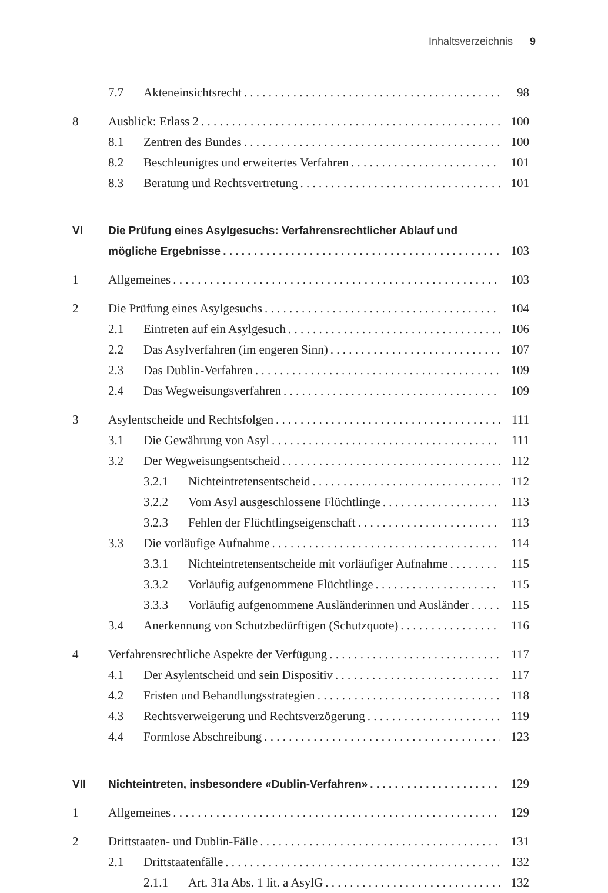Inhaltsverzeichnis 9
7.7 Akteneinsichtsrecht 98
8 Ausblick: Erlass 2 100
8.1 Zentren des Bundes 100
8.2 Beschleunigtes und erweitertes Verfahren 101
8.3 Beratung und Rechtsvertretung 101
VI Die Prüfung eines Asylgesuchs: Verfahrensrechtlicher Ablauf und
mögliche Ergebnisse 103
1 Allgemeines 103
2 Die Prüfung eines Asylgesuchs 104
2.1 Eintreten auf ein Asylgesuch 106
2.2 Das Asylverfahren (im engeren Sinn) 107
2.3 Das Dublin-Verfahren 109
2.4 Das Wegweisungsverfahren 109
3 Asylentscheide und Rechtsfolgen 111
3.1 Die Gewährung von Asyl 111
3.2 Der Wegweisungsentscheid 112
3.2.1 Nichteintretensentscheid 112
3.2.2 Vom Asyl ausgeschlossene Flüchtlinge 113
3.2.3 Fehlen der Flüchtlingseigenschaft 113
3.3 Die vorläufige Aufnahme 114
3.3.1 Nichteintretensentscheide mit vorläufiger Aufnahme 115
3.3.2 Vorläufig aufgenommene Flüchtlinge 115
3.3.3 Vorläufig aufgenommene Ausländerinnen und Ausländer 115
3.4 Anerkennung von Schutzbedürftigen (Schutzquote) 116
4 Verfahrensrechtliche Aspekte der Verfügung 117
4.1 Der Asylentscheid und sein Dispositiv 117
4.2 Fristen und Behandlungsstrategien 118
4.3 Rechtsverweigerung und Rechtsverzögerung 119
4.4 Formlose Abschreibung 123
VII Nichteintreten, insbesondere «Dublin-Verfahren» 129
1 Allgemeines 129
2 Drittstaaten- und Dublin-Fälle 131
2.1 Drittstaatenfälle 132
2.1.1 Art. 31a Abs. 1 lit. a AsylG 132